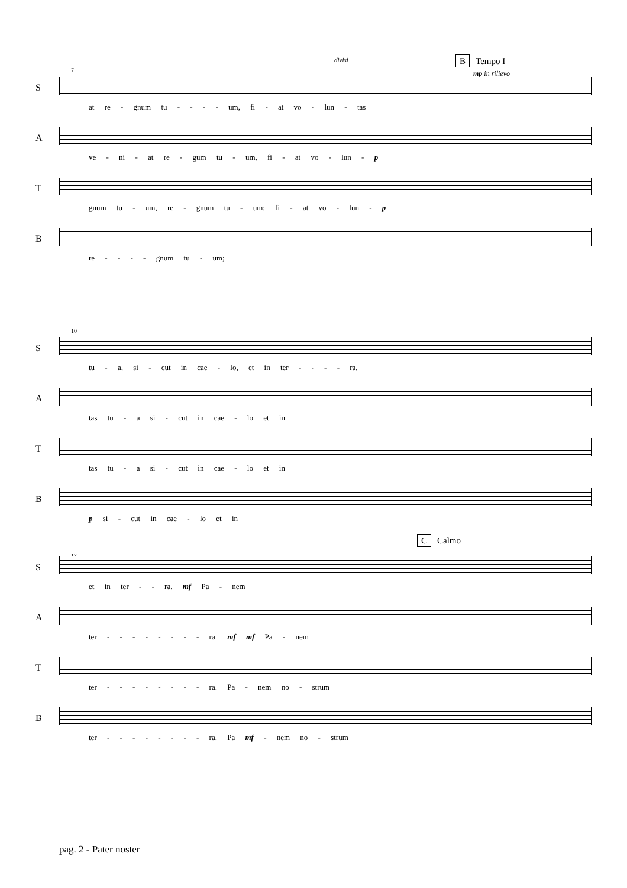divisi B Tempo I
mp in rilievo 7
S
at re - gnum tu - - - - um, fi - at vo - lun - tas
A
ve - ni - at re - gum tu - um, fi - at vo - lun - p
T
gnum tu - um, re - gnum tu - um; fi - at vo - lun - p
B
re - - - - gnum tu - um;
10
S
tu - a, si - cut in cae - lo, et in ter - - - - ra,
A
tas tu - a si - cut in cae - lo et in
T
tas tu - a si - cut in cae - lo et in
B
p si - cut in cae - lo et in
C Calmo
13
S
et in ter - - ra. mf Pa - nem
A
ter - - - - - - - - ra. mf mf Pa - nem
T
ter - - - - - - - - ra. Pa - nem no - strum
B
ter - - - - - - - - ra. Pa mf - nem no - strum
pag. 2 - Pater noster